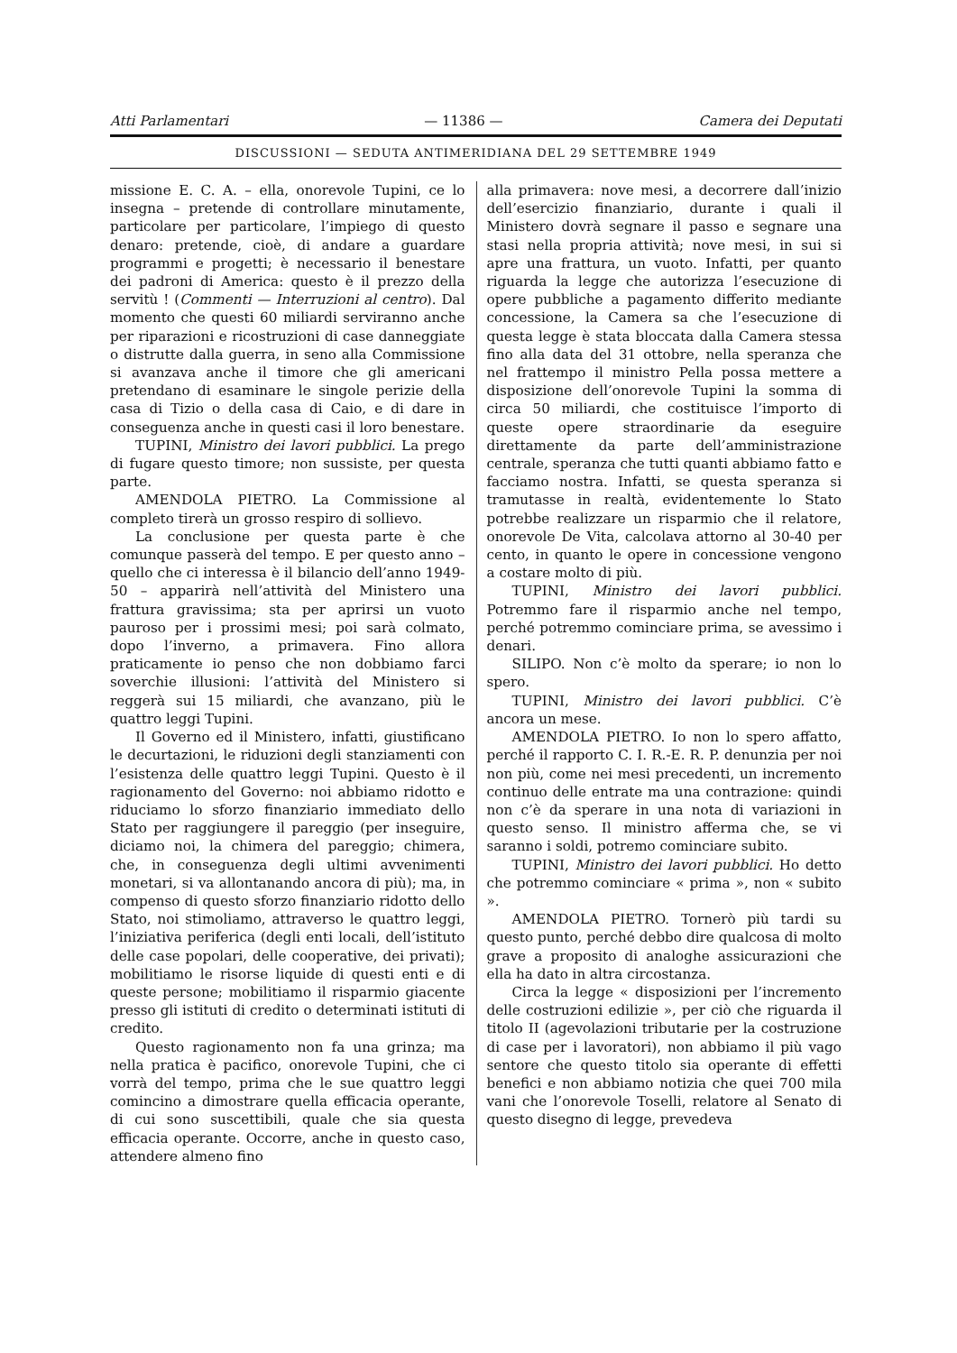Atti Parlamentari — 11386 — Camera dei Deputati
DISCUSSIONI — SEDUTA ANTIMERIDIANA DEL 29 SETTEMBRE 1949
missione E. C. A. – ella, onorevole Tupini, ce lo insegna – pretende di controllare minutamente, particolare per particolare, l’impiego di questo denaro: pretende, cioè, di andare a guardare programmi e progetti; è necessario il benestare dei padroni di America: questo è il prezzo della servitù ! (Commenti — Interruzioni al centro). Dal momento che questi 60 miliardi serviranno anche per riparazioni e ricostruzioni di case danneggiate o distrutte dalla guerra, in seno alla Commissione si avanzava anche il timore che gli americani pretendano di esaminare le singole perizie della casa di Tizio o della casa di Caio, e di dare in conseguenza anche in questi casi il loro benestare.
TUPINI, Ministro dei lavori pubblici. La prego di fugare questo timore; non sussiste, per questa parte.
AMENDOLA PIETRO. La Commissione al completo tirerà un grosso respiro di sollievo.
La conclusione per questa parte è che comunque passerà del tempo. E per questo anno – quello che ci interessa è il bilancio dell’anno 1949-50 – apparirà nell’attività del Ministero una frattura gravissima; sta per aprirsi un vuoto pauroso per i prossimi mesi; poi sarà colmato, dopo l’inverno, a primavera. Fino allora praticamente io penso che non dobbiamo farci soverchie illusioni: l’attività del Ministero si reggerà sui 15 miliardi, che avanzano, più le quattro leggi Tupini.
Il Governo ed il Ministero, infatti, giustificano le decurtazioni, le riduzioni degli stanziamenti con l’esistenza delle quattro leggi Tupini. Questo è il ragionamento del Governo: noi abbiamo ridotto e riduciamo lo sforzo finanziario immediato dello Stato per raggiungere il pareggio (per inseguire, diciamo noi, la chimera del pareggio; chimera, che, in conseguenza degli ultimi avvenimenti monetari, si va allontanando ancora di più); ma, in compenso di questo sforzo finanziario ridotto dello Stato, noi stimoliamo, attraverso le quattro leggi, l’iniziativa periferica (degli enti locali, dell’istituto delle case popolari, delle cooperative, dei privati); mobilitiamo le risorse liquide di questi enti e di queste persone; mobilitiamo il risparmio giacente presso gli istituti di credito o determinati istituti di credito.
Questo ragionamento non fa una grinza; ma nella pratica è pacifico, onorevole Tupini, che ci vorrà del tempo, prima che le sue quattro leggi comincino a dimostrare quella efficacia operante, di cui sono suscettibili, quale che sia questa efficacia operante. Occorre, anche in questo caso, attendere almeno fino
alla primavera: nove mesi, a decorrere dall’inizio dell’esercizio finanziario, durante i quali il Ministero dovrà segnare il passo e segnare una stasi nella propria attività; nove mesi, in sui si apre una frattura, un vuoto. Infatti, per quanto riguarda la legge che autorizza l’esecuzione di opere pubbliche a pagamento differito mediante concessione, la Camera sa che l’esecuzione di questa legge è stata bloccata dalla Camera stessa fino alla data del 31 ottobre, nella speranza che nel frattempo il ministro Pella possa mettere a disposizione dell’onorevole Tupini la somma di circa 50 miliardi, che costituisce l’importo di queste opere straordinarie da eseguire direttamente da parte dell’amministrazione centrale, speranza che tutti quanti abbiamo fatto e facciamo nostra. Infatti, se questa speranza si tramutasse in realtà, evidentemente lo Stato potrebbe realizzare un risparmio che il relatore, onorevole De Vita, calcolava attorno al 30-40 per cento, in quanto le opere in concessione vengono a costare molto di più.
TUPINI, Ministro dei lavori pubblici. Potremmo fare il risparmio anche nel tempo, perché potremmo cominciare prima, se avessimo i denari.
SILIPO. Non c’è molto da sperare; io non lo spero.
TUPINI, Ministro dei lavori pubblici. C’è ancora un mese.
AMENDOLA PIETRO. Io non lo spero affatto, perché il rapporto C. I. R.-E. R. P. denunzia per noi non più, come nei mesi precedenti, un incremento continuo delle entrate ma una contrazione: quindi non c’è da sperare in una nota di variazioni in questo senso. Il ministro afferma che, se vi saranno i soldi, potremo cominciare subito.
TUPINI, Ministro dei lavori pubblici. Ho detto che potremmo cominciare « prima », non « subito ».
AMENDOLA PIETRO. Tornerò più tardi su questo punto, perché debbo dire qualcosa di molto grave a proposito di analoghe assicurazioni che ella ha dato in altra circostanza.
Circa la legge « disposizioni per l’incremento delle costruzioni edilizie », per ciò che riguarda il titolo II (agevolazioni tributarie per la costruzione di case per i lavoratori), non abbiamo il più vago sentore che questo titolo sia operante di effetti benefici e non abbiamo notizia che quei 700 mila vani che l’onorevole Toselli, relatore al Senato di questo disegno di legge, prevedeva